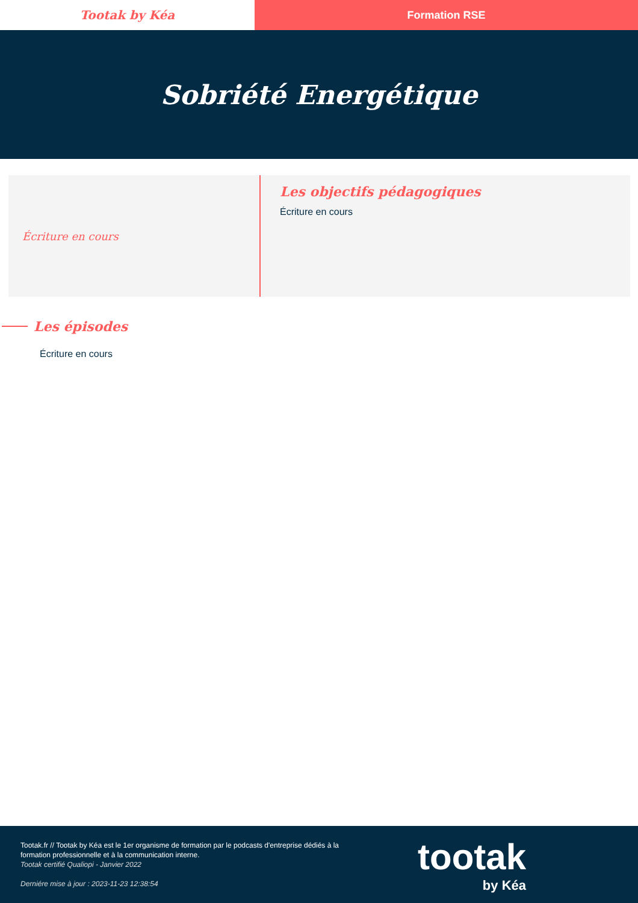Tootak by Kéa Formation RSE
Sobriété Energétique
Écriture en cours
Les objectifs pédagogiques
Écriture en cours
Les épisodes
Écriture en cours
Tootak.fr // Tootak by Kéa est le 1er organisme de formation par le podcasts d'entreprise dédiés à la formation professionnelle et à la communication interne.
Tootak certifié Qualiopi - Janvier 2022
Derniére mise à jour : 2023-11-23 12:38:54
tootak
by Kéa